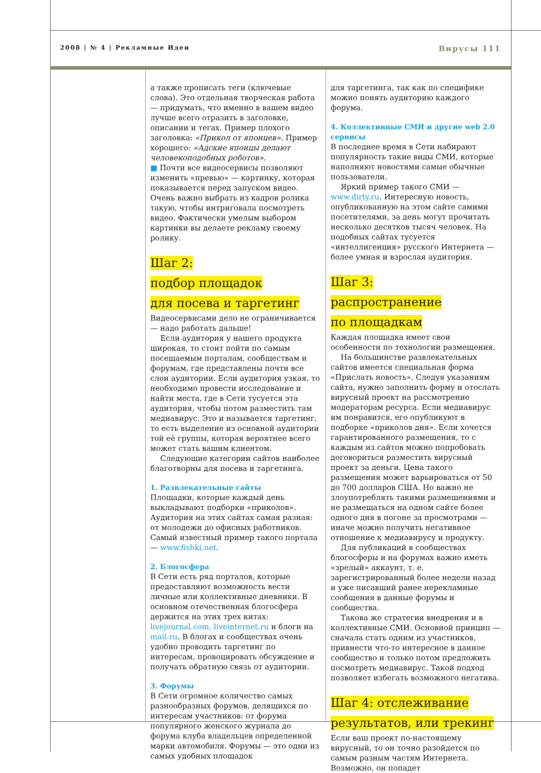2008 | № 4 | Рекламные Идеи Вирусы 111
а также прописать теги (ключевые слова). Это отдельная творческая работа — придумать, что именно в вашем видео лучше всего отразить в заголовке, описании и тегах. Пример плохого заголовка: «Прикол от японцев». Пример хорошего: «Адские японцы делают человекоподобных роботов».
■ Почти все видеосервисы позволяют изменить «превью» — картинку, которая показывается перед запуском видео. Очень важно выбрать из кадров ролика такую, чтобы интриговала посмотреть видео. Фактически умелым выбором картинки вы делаете рекламу своему ролику.
Шаг 2:
подбор площадок
для посева и таргетинг
Видеосервисами дело не ограничивается — надо работать дальше!
Если аудитория у нашего продукта широкая, то стоит пойти по самым посещаемым порталам, сообществам и форумам, где представлены почти все слои аудитории. Если аудитория узкая, то необходимо провести исследование и найти места, где в Сети тусуется эта аудитория, чтобы потом разместить там медиавирус. Это и называется таргетинг, то есть выделение из основной аудитории той её группы, которая вероятнее всего может стать вашим клиентом.
Следующие категории сайтов наиболее благотворны для посева и таргетинга.
1. Развлекательные сайты
Площадки, которые каждый день выкладывают подборки «приколов». Аудитория на этих сайтах самая разная: от молодежи до офисных работников. Самый известный пример такого портала — www.fishki.net.
2. Блогосфера
В Сети есть ряд порталов, которые предоставляют возможность вести личные или коллективные дневники. В основном отечественная блогосфера держится на этих трех китах: livejournal.com, liveinternet.ru и блоги на mail.ru. В блогах и сообществах очень удобно проводить таргетинг по интересам, провоцировать обсуждение и получать обратную связь от аудитории.
3. Форумы
В Сети огромное количество самых разнообразных форумов, делящихся по интересам участников: от форума популярного женского журнала до форума клуба владельцев определенной марки автомобиля. Форумы — это одни из самых удобных площадок
для таргетинга, так как по специфике можно понять аудиторию каждого форума.
4. Коллективные СМИ и другие web 2.0 сервисы
В последнее время в Сети набирают популярность такие виды СМИ, которые наполняют новостями самые обычные пользователи.
Яркий пример такого СМИ — www.dirty.ru. Интересную новость, опубликованную на этом сайте самими посетителями, за день могут прочитать несколько десятков тысяч человек. На подобных сайтах тусуется «интеллигенция» русского Интернета — более умная и взрослая аудитория.
Шаг 3:
распространение
по площадкам
Каждая площадка имеет свои особенности по технологии размещения.
На большинстве развлекательных сайтов имеется специальная форма «Прислать новость». Следуя указаниям сайта, нужно заполнить форму и отослать вирусный проект на рассмотрение модераторам ресурса. Если медиавирус им понравится, его опубликуют в подборке «приколов дня». Если хочется гарантированного размещения, то с каждым из сайтов можно попробовать договориться разместить вирусный проект за деньги. Цена такого размещения может варьироваться от 50 до 700 долларов США. Но важно не злоупотреблять такими размещениями и не размещаться на одном сайте более одного дня в погоне за просмотрами — иначе можно получить негативное отношение к медиавирусу и продукту.
Для публикаций в сообществах блогосферы и на форумах важно иметь «зрелый» аккаунт, т. е. зарегистрированный более недели назад и уже писавший ранее нерекламные сообщения в данные форумы и сообщества.
Такова же стратегия внедрения и в коллективные СМИ. Основной принцип — сначала стать одним из участников, привнести что-то интересное в данное сообщество и только потом предложить посмотреть медиавирус. Такой подход позволяет избегать возможного негатива.
Шаг 4: отслеживание
результатов, или трекинг
Если ваш проект по-настоящему вирусный, то он точно разойдется по самым разным частям Интернета. Возможно, он попадет